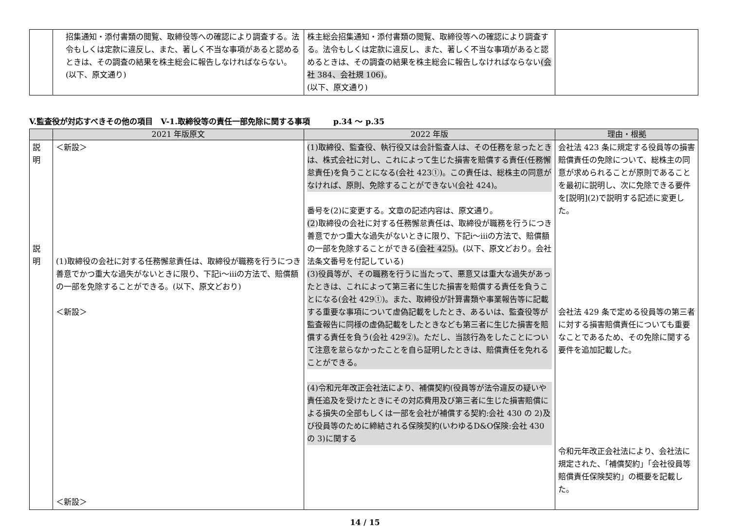| | 招集通知・添付書類の閲覧、取締役等への確認により調査する。法令もしくは定款に違反し、また、著しく不当な事項があると認めるときは、その調査の結果を株主総会に報告しなければならない。(以下、原文通り) | 株主総会招集通知・添付書類の閲覧、取締役等への確認により調査する。法令もしくは定款に違反し、また、著しく不当な事項があると認めるときは、その調査の結果を株主総会に報告しなければならない (会社 384、会社規 106) 。 (以下、原文通り) | |
V.監査役が対応すべきその他の項目　V-1.取締役等の責任一部免除に関する事項　　　p.34 ～ p.35
| | 2021 年版原文 | 2022 年版 | 理由・根拠 |
| --- | --- | --- | --- |
| 説 明 説 明 | ＜新設＞ (1)取締役の会社に対する任務懈怠責任は、取締役が職務を行うにつき善意でかつ重大な過失がないときに限り、下記ⅰ～ⅲの方法で、賠償額の一部を免除することができる。(以下、原文どおり) ＜新設＞ ＜新設＞ | (1)取締役、監査役、執行役又は会計監査人は、その任務を怠ったときは、株式会社に対し、これによって生じた損害を賠償する責任(任務懈怠責任)を負うことになる(会社 423①)。この責任は、総株主の同意がなければ、原則、免除することができない(会社 424)。 番号を(2)に変更する。文章の記述内容は、原文通り。 (2 )取締役の会社に対する任務懈怠責任は、取締役が職務を行うにつき善意でかつ重大な過失がないときに限り、下記ⅰ～ⅲの方法で、賠償額の一部を免除することができる (会社 425) 。(以下、原文どおり。会社法条文番号を付記している) (3)役員等が、その職務を行うに当たって、悪意又は重大な過失があったときは、これによって第三者に生じた損害を賠償する責任を負うことになる(会社 429①)。また、取締役が計算書類や事業報告等に記載する重要な事項について虚偽記載をしたとき、あるいは、監査役等が監査報告に同様の虚偽記載をしたときなども第三者に生じた損害を賠償する責任を負う(会社 429②)。ただし、当該行為をしたことについて注意を怠らなかったことを自ら証明したときは、賠償責任を免れることができる。 (4)令和元年改正会社法により、補償契約(役員等が法令違反の疑いや責任追及を受けたときにその対応費用及び第三者に生じた損害賠償による損失の全部もしくは一部を会社が補償する契約:会社 430 の 2)及び役員等のために締結される保険契約(いわゆるD&O保険:会社 430 の 3)に関する | 会社法 423 条に規定する役員等の損害賠償責任の免除について、総株主の同意が求められることが原則であることを最初に説明し、次に免除できる要件を[説明](2)で説明する記述に変更した。 会社法 429 条で定める役員等の第三者に対する損害賠償責任についても重要なことであるため、その免除に関する要件を追加記載した。 令和元年改正会社法により、会社法に規定された、「補償契約」「会社役員等賠償責任保険契約」の概要を記載した。 |
14 / 15